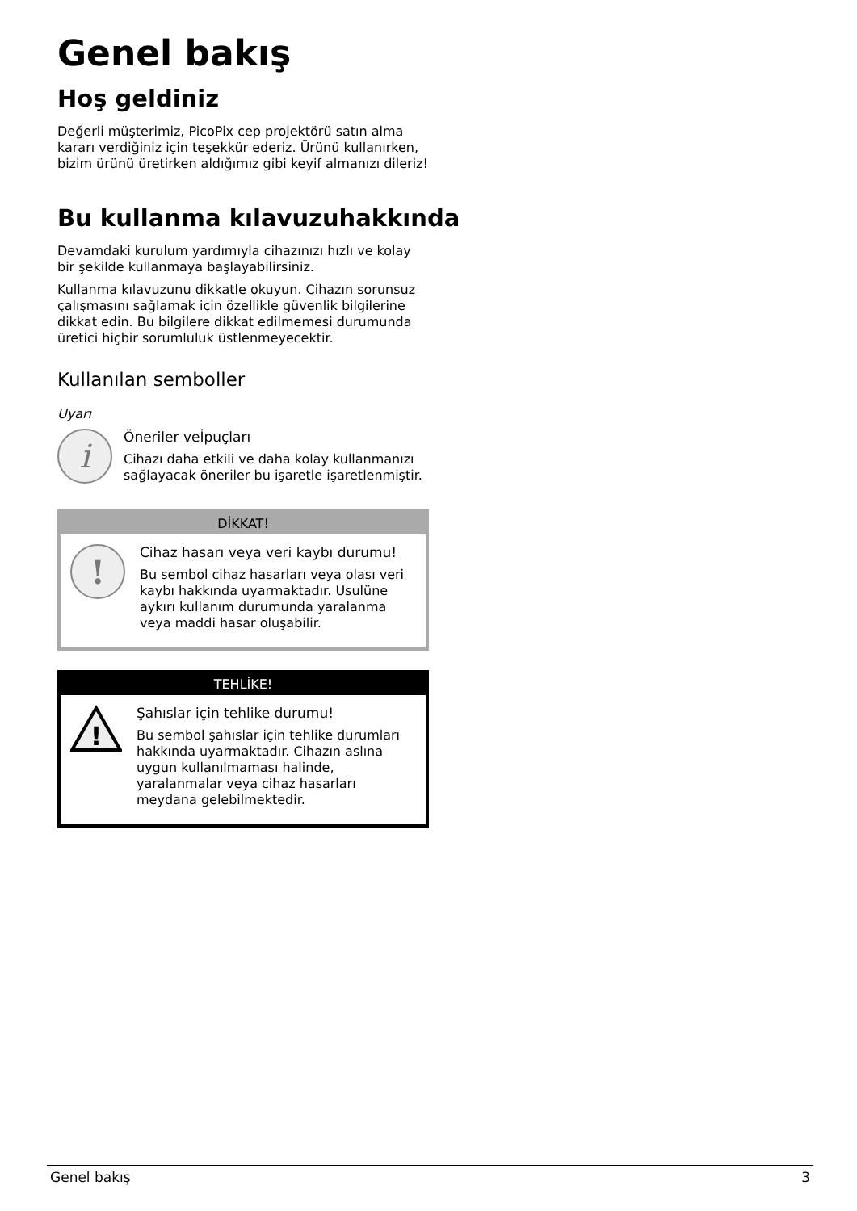Genel bakış
Hoş geldiniz
Değerli müşterimiz, PicoPix cep projektörü satın alma kararı verdiğiniz için teşekkür ederiz. Ürünü kullanırken, bizim ürünü üretirken aldığımız gibi keyif almanızı dileriz!
Bu kullanma kılavuzuhakkında
Devamdaki kurulum yardımıyla cihazınızı hızlı ve kolay bir şekilde kullanmaya başlayabilirsiniz.
Kullanma kılavuzunu dikkatle okuyun. Cihazın sorunsuz çalışmasını sağlamak için özellikle güvenlik bilgilerine dikkat edin. Bu bilgilere dikkat edilmemesi durumunda üretici hiçbir sorumluluk üstlenmeyecektir.
Kullanılan semboller
Uyarı
i
Öneriler veİpuçları
Cihazı daha etkili ve daha kolay kullanmanızı sağlayacak öneriler bu işaretle işaretlenmiştir.
DİKKAT!
!
Cihaz hasarı veya veri kaybı durumu!
Bu sembol cihaz hasarları veya olası veri kaybı hakkında uyarmaktadır. Usulüne aykırı kullanım durumunda yaralanma veya maddi hasar oluşabilir.
TEHLİKE!
!
Şahıslar için tehlike durumu!
Bu sembol şahıslar için tehlike durumları hakkında uyarmaktadır. Cihazın aslına uygun kullanılmaması halinde, yaralanmalar veya cihaz hasarları meydana gelebilmektedir.
Genel bakış 3